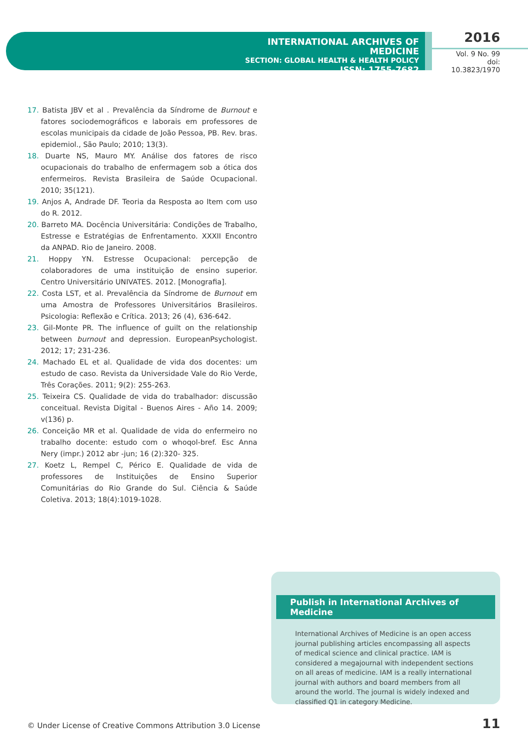INTERNATIONAL ARCHIVES OF MEDICINE
SECTION: GLOBAL HEALTH & HEALTH POLICY
ISSN: 1755-7682
2016
Vol. 9 No. 99
doi: 10.3823/1970
17. Batista JBV et al . Prevalência da Síndrome de Burnout e fatores sociodemográficos e laborais em professores de escolas municipais da cidade de João Pessoa, PB. Rev. bras. epidemiol., São Paulo; 2010; 13(3).
18. Duarte NS, Mauro MY. Análise dos fatores de risco ocupacionais do trabalho de enfermagem sob a ótica dos enfermeiros. Revista Brasileira de Saúde Ocupacional. 2010; 35(121).
19. Anjos A, Andrade DF. Teoria da Resposta ao Item com uso do R. 2012.
20. Barreto MA. Docência Universitária: Condições de Trabalho, Estresse e Estratégias de Enfrentamento. XXXII Encontro da ANPAD. Rio de Janeiro. 2008.
21. Hoppy YN. Estresse Ocupacional: percepção de colaboradores de uma instituição de ensino superior. Centro Universitário UNIVATES. 2012. [Monografia].
22. Costa LST, et al. Prevalência da Síndrome de Burnout em uma Amostra de Professores Universitários Brasileiros. Psicologia: Reflexão e Crítica. 2013; 26 (4), 636-642.
23. Gil-Monte PR. The influence of guilt on the relationship between burnout and depression. EuropeanPsychologist. 2012; 17; 231-236.
24. Machado EL et al. Qualidade de vida dos docentes: um estudo de caso. Revista da Universidade Vale do Rio Verde, Três Corações. 2011; 9(2): 255-263.
25. Teixeira CS. Qualidade de vida do trabalhador: discussão conceitual. Revista Digital - Buenos Aires - Año 14. 2009; v(136) p.
26. Conceição MR et al. Qualidade de vida do enfermeiro no trabalho docente: estudo com o whoqol-bref. Esc Anna Nery (impr.) 2012 abr -jun; 16 (2):320- 325.
27. Koetz L, Rempel C, Périco E. Qualidade de vida de professores de Instituições de Ensino Superior Comunitárias do Rio Grande do Sul. Ciência & Saúde Coletiva. 2013; 18(4):1019-1028.
Publish in International Archives of Medicine
International Archives of Medicine is an open access journal publishing articles encompassing all aspects of medical science and clinical practice. IAM is considered a megajournal with independent sections on all areas of medicine. IAM is a really international journal with authors and board members from all around the world. The journal is widely indexed and classified Q1 in category Medicine.
© Under License of Creative Commons Attribution 3.0 License
11